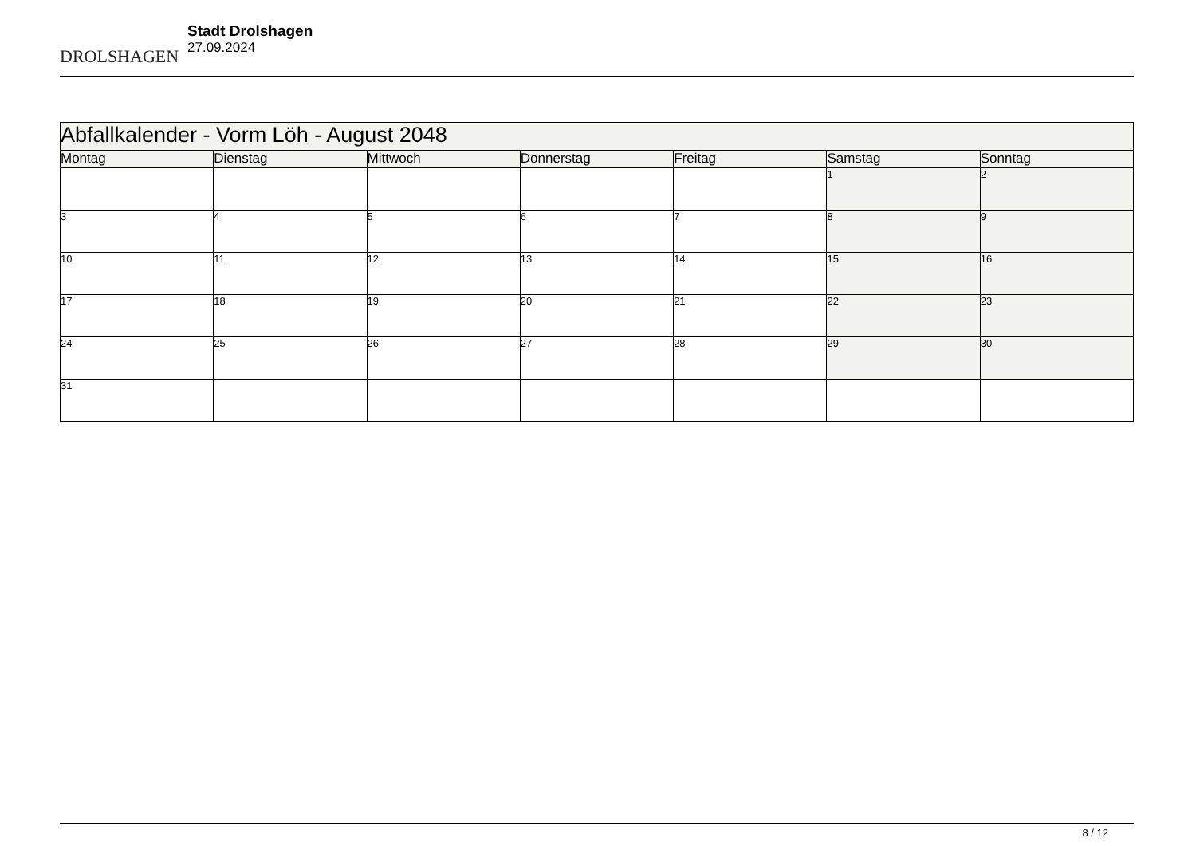DROLSHAGEN
Stadt Drolshagen
27.09.2024
| Abfallkalender - Vorm Löh - August 2048 | | | | | | |
| --- | --- | --- | --- | --- | --- | --- |
| Montag | Dienstag | Mittwoch | Donnerstag | Freitag | Samstag | Sonntag |
| | | | | | 1 | 2 |
| 3 | 4 | 5 | 6 | 7 | 8 | 9 |
| 10 | 11 | 12 | 13 | 14 | 15 | 16 |
| 17 | 18 | 19 | 20 | 21 | 22 | 23 |
| 24 | 25 | 26 | 27 | 28 | 29 | 30 |
| 31 | | | | | | |
8 / 12